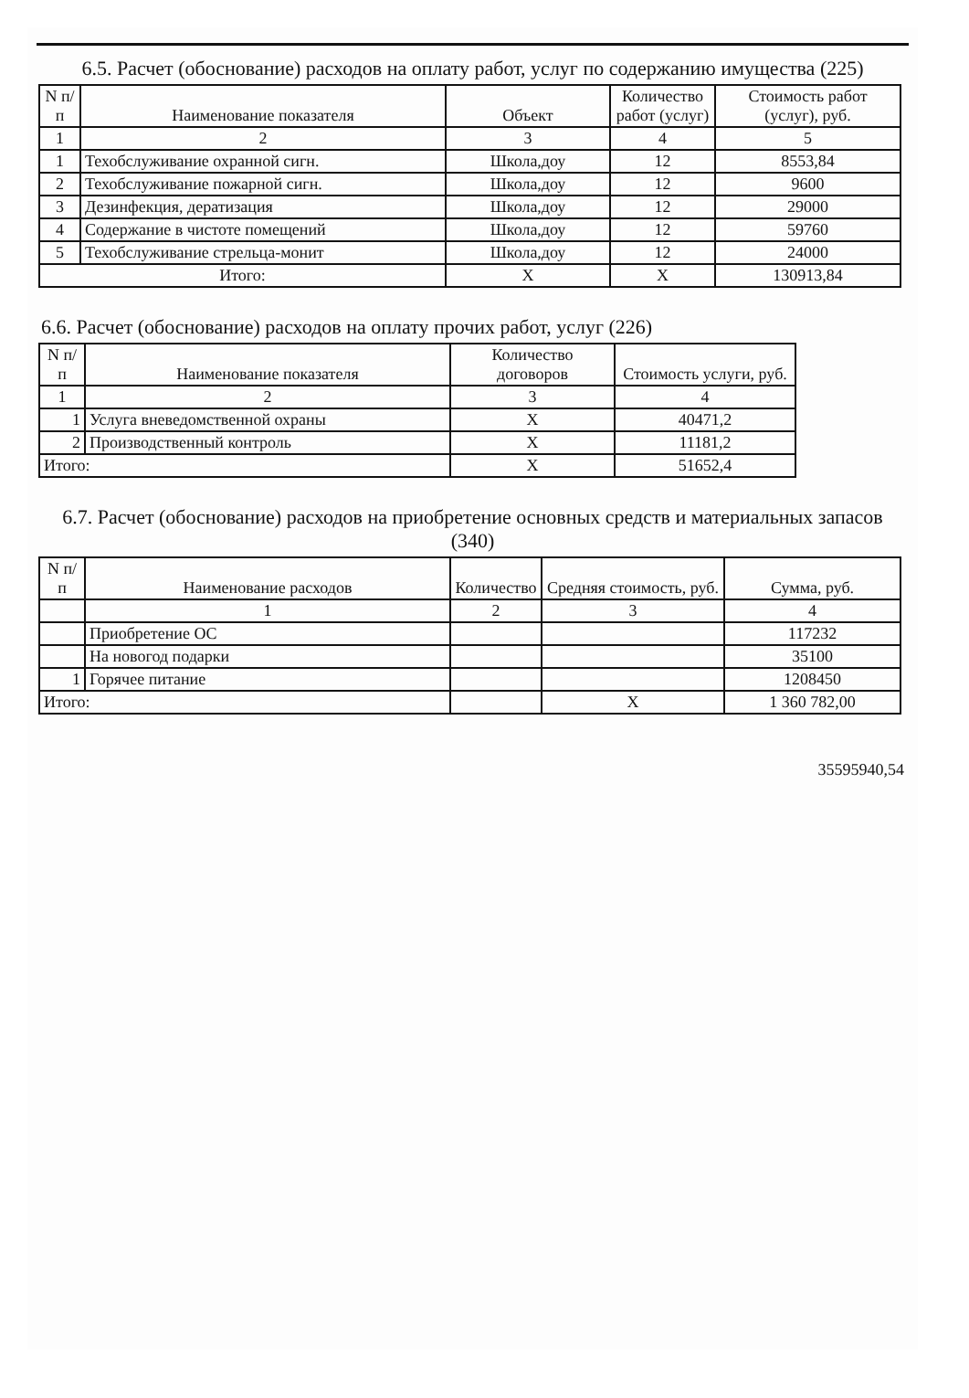6.5. Расчет (обоснование) расходов на оплату работ, услуг по содержанию имущества (225)
| N п/п | Наименование показателя | Объект | Количество работ (услуг) | Стоимость работ (услуг), руб. |
| --- | --- | --- | --- | --- |
| 1 | 2 | 3 | 4 | 5 |
| 1 | Техобслуживание охранной сигн. | Школа,доу | 12 | 8553,84 |
| 2 | Техобслуживание пожарной сигн. | Школа,доу | 12 | 9600 |
| 3 | Дезинфекция, дератизация | Школа,доу | 12 | 29000 |
| 4 | Содержание в чистоте помещений | Школа,доу | 12 | 59760 |
| 5 | Техобслуживание стрельца-монит | Школа,доу | 12 | 24000 |
| Итого: | | X | X | 130913,84 |
6.6. Расчет (обоснование) расходов на оплату прочих работ, услуг (226)
| N п/п | Наименование показателя | Количество договоров | Стоимость услуги, руб. |
| --- | --- | --- | --- |
| 1 | 2 | 3 | 4 |
| 1 | Услуга вневедомственной охраны | X | 40471,2 |
| 2 | Производственный контроль | X | 11181,2 |
| Итого: | | X | 51652,4 |
6.7. Расчет (обоснование) расходов на приобретение основных средств и материальных запасов (340)
| N п/п | Наименование расходов | Количество | Средняя стоимость, руб. | Сумма, руб. |
| --- | --- | --- | --- | --- |
| | 1 | 2 | 3 | 4 |
| | Приобретение ОС | | | 117232 |
| | На новогод подарки | | | 35100 |
| 1 | Горячее питание | | | 1208450 |
| Итого: | | | X | 1 360 782,00 |
35595940,54